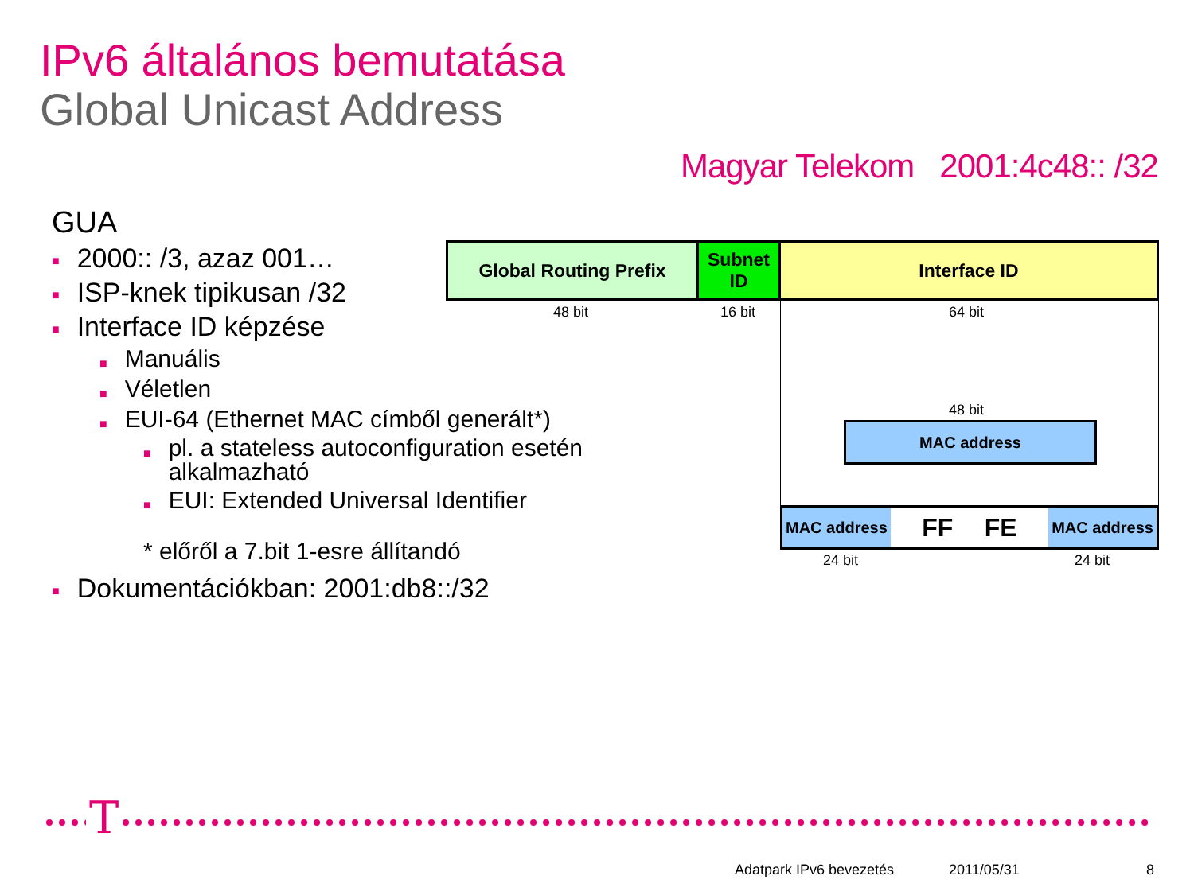IPv6 általános bemutatása
Global Unicast Address
Magyar Telekom 2001:4c48:: /32
GUA
■ 2000:: /3, azaz 001…
■ ISP-knek tipikusan /32
■ Interface ID képzése
■ Manuális
■ Véletlen
■ EUI-64 (Ethernet MAC címből generált*)
■ pl. a stateless autoconfiguration esetén alkalmazható
■ EUI: Extended Universal Identifier
* előről a 7.bit 1-esre állítandó
■ Dokumentációkban: 2001:db8::/32
Global Routing Prefix
Subnet ID
Interface ID
48 bit 16 bit 64 bit
48 bit
MAC address
MAC address FF FE MAC address
24 bit 24 bit
T
Adatpark IPv6 bevezetés 2011/05/31 8